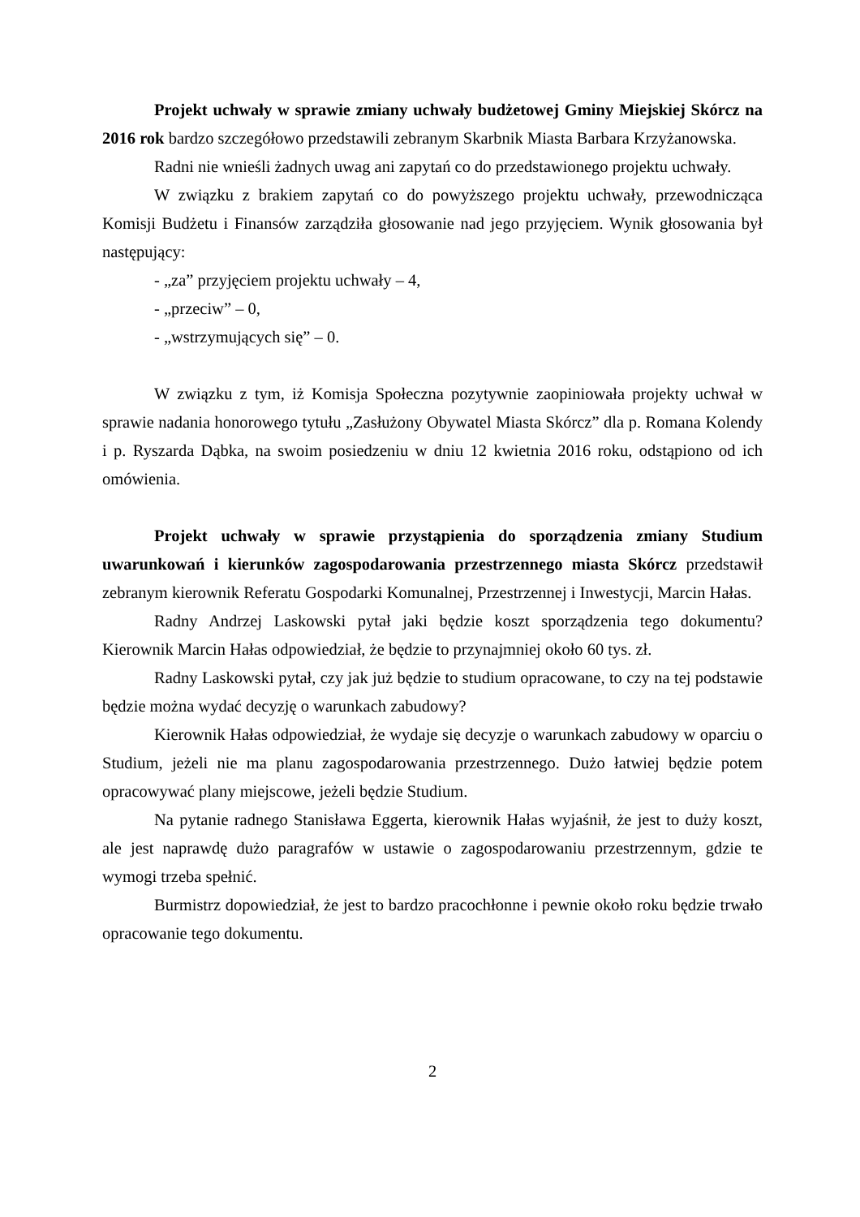Projekt uchwały w sprawie zmiany uchwały budżetowej Gminy Miejskiej Skórcz na 2016 rok bardzo szczegółowo przedstawili zebranym Skarbnik Miasta Barbara Krzyżanowska.
Radni nie wnieśli żadnych uwag ani zapytań co do przedstawionego projektu uchwały.
W związku z brakiem zapytań co do powyższego projektu uchwały, przewodnicząca Komisji Budżetu i Finansów zarządziła głosowanie nad jego przyjęciem. Wynik głosowania był następujący:
- „za” przyjęciem projektu uchwały – 4,
- „przeciw” – 0,
- „wstrzymujących się” – 0.
W związku z tym, iż Komisja Społeczna pozytywnie zaopiniowała projekty uchwał w sprawie nadania honorowego tytułu „Zasłużony Obywatel Miasta Skórcz” dla p. Romana Kolendy i p. Ryszarda Dąbka, na swoim posiedzeniu w dniu 12 kwietnia 2016 roku, odstąpiono od ich omówienia.
Projekt uchwały w sprawie przystąpienia do sporządzenia zmiany Studium uwarunkowań i kierunków zagospodarowania przestrzennego miasta Skórcz przedstawił zebranym kierownik Referatu Gospodarki Komunalnej, Przestrzennej i Inwestycji, Marcin Hałas.
Radny Andrzej Laskowski pytał jaki będzie koszt sporządzenia tego dokumentu? Kierownik Marcin Hałas odpowiedział, że będzie to przynajmniej około 60 tys. zł.
Radny Laskowski pytał, czy jak już będzie to studium opracowane, to czy na tej podstawie będzie można wydać decyzję o warunkach zabudowy?
Kierownik Hałas odpowiedział, że wydaje się decyzje o warunkach zabudowy w oparciu o Studium, jeżeli nie ma planu zagospodarowania przestrzennego. Dużo łatwiej będzie potem opracowywać plany miejscowe, jeżeli będzie Studium.
Na pytanie radnego Stanisława Eggerta, kierownik Hałas wyjaśnił, że jest to duży koszt, ale jest naprawdę dużo paragrafów w ustawie o zagospodarowaniu przestrzennym, gdzie te wymogi trzeba spełnić.
Burmistrz dopowiedział, że jest to bardzo pracochłonne i pewnie około roku będzie trwało opracowanie tego dokumentu.
2